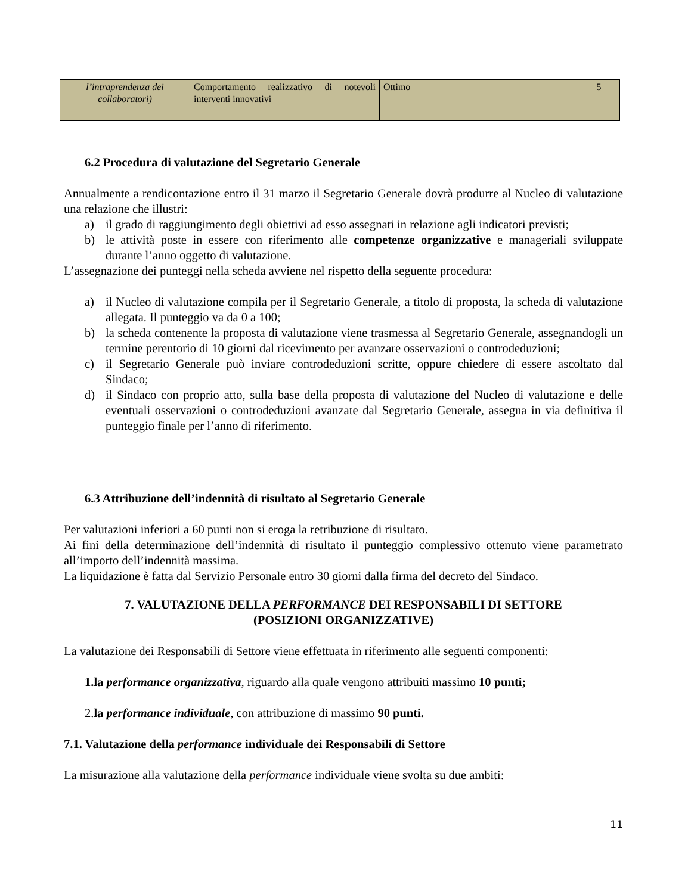| l’intraprendenza dei collaboratori) | Comportamento realizzativo di notevoli interventi innovativi | Ottimo | 5 |
6.2 Procedura di valutazione del Segretario Generale
Annualmente a rendicontazione entro il 31 marzo il Segretario Generale dovrà produrre al Nucleo di valutazione una relazione che illustri:
a) il grado di raggiungimento degli obiettivi ad esso assegnati in relazione agli indicatori previsti;
b) le attività poste in essere con riferimento alle competenze organizzative e manageriali sviluppate durante l’anno oggetto di valutazione.
L’assegnazione dei punteggi nella scheda avviene nel rispetto della seguente procedura:
a) il Nucleo di valutazione compila per il Segretario Generale, a titolo di proposta, la scheda di valutazione allegata. Il punteggio va da 0 a 100;
b) la scheda contenente la proposta di valutazione viene trasmessa al Segretario Generale, assegnandogli un termine perentorio di 10 giorni dal ricevimento per avanzare osservazioni o controdeduzioni;
c) il Segretario Generale può inviare controdeduzioni scritte, oppure chiedere di essere ascoltato dal Sindaco;
d) il Sindaco con proprio atto, sulla base della proposta di valutazione del Nucleo di valutazione e delle eventuali osservazioni o controdeduzioni avanzate dal Segretario Generale, assegna in via definitiva il punteggio finale per l’anno di riferimento.
6.3 Attribuzione dell’indennità di risultato al Segretario Generale
Per valutazioni inferiori a 60 punti non si eroga la retribuzione di risultato.
Ai fini della determinazione dell’indennità di risultato il punteggio complessivo ottenuto viene parametrato all’importo dell’indennità massima.
La liquidazione è fatta dal Servizio Personale entro 30 giorni dalla firma del decreto del Sindaco.
7. VALUTAZIONE DELLA PERFORMANCE DEI RESPONSABILI DI SETTORE
(POSIZIONI ORGANIZZATIVE)
La valutazione dei Responsabili di Settore viene effettuata in riferimento alle seguenti componenti:
1.la performance organizzativa, riguardo alla quale vengono attribuiti massimo 10 punti;
2.la performance individuale, con attribuzione di massimo 90 punti.
7.1. Valutazione della performance individuale dei Responsabili di Settore
La misurazione alla valutazione della performance individuale viene svolta su due ambiti:
11